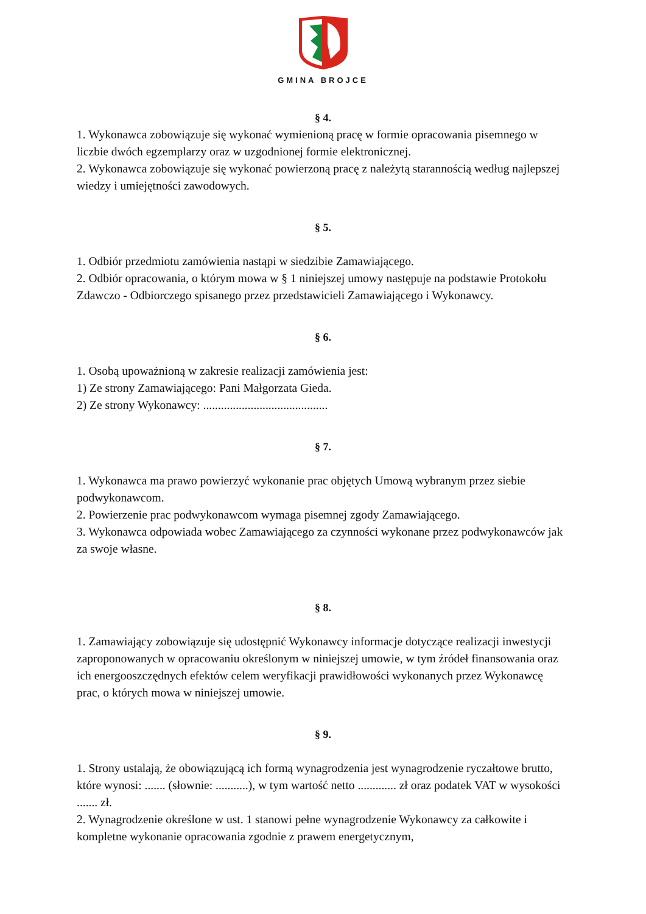GMINA BROJCE
§ 4.
1. Wykonawca zobowiązuje się wykonać wymienioną pracę w formie opracowania pisemnego w liczbie dwóch egzemplarzy oraz w uzgodnionej formie elektronicznej.
2. Wykonawca zobowiązuje się wykonać powierzoną pracę z należytą starannością według najlepszej wiedzy i umiejętności zawodowych.
§ 5.
1. Odbiór przedmiotu zamówienia nastąpi w siedzibie Zamawiającego.
2. Odbiór opracowania, o którym mowa w § 1 niniejszej umowy następuje na podstawie Protokołu Zdawczo - Odbiorczego spisanego przez przedstawicieli Zamawiającego i Wykonawcy.
§ 6.
1. Osobą upoważnioną w zakresie realizacji zamówienia jest:
1) Ze strony Zamawiającego: Pani Małgorzata Gieda.
2) Ze strony Wykonawcy: ..........................................
§ 7.
1. Wykonawca ma prawo powierzyć wykonanie prac objętych Umową wybranym przez siebie podwykonawcom.
2. Powierzenie prac podwykonawcom wymaga pisemnej zgody Zamawiającego.
3. Wykonawca odpowiada wobec Zamawiającego za czynności wykonane przez podwykonawców jak za swoje własne.
§ 8.
1. Zamawiający zobowiązuje się udostępnić Wykonawcy informacje dotyczące realizacji inwestycji zaproponowanych w opracowaniu określonym w niniejszej umowie, w tym źródeł finansowania oraz ich energooszczędnych efektów celem weryfikacji prawidłowości wykonanych przez Wykonawcę prac, o których mowa w niniejszej umowie.
§ 9.
1. Strony ustalają, że obowiązującą ich formą wynagrodzenia jest wynagrodzenie ryczałtowe brutto, które wynosi: ....... (słownie: ...........), w tym wartość netto ............. zł oraz podatek VAT w wysokości ....... zł.
2. Wynagrodzenie określone w ust. 1 stanowi pełne wynagrodzenie Wykonawcy za całkowite i kompletne wykonanie opracowania zgodnie z prawem energetycznym,